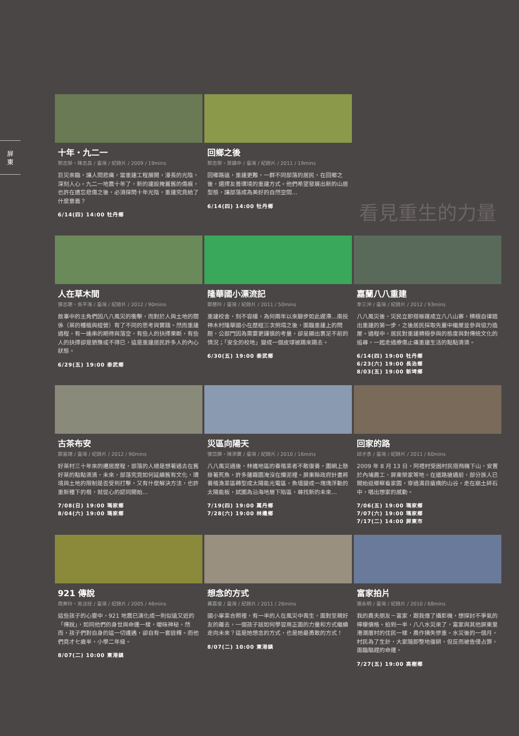屏
東
十年・九二一
郭志榮、陳志昌 / 臺灣 / 紀錄片 / 2009 / 19mins
巨災來臨，讓人間悲痛，當重建工程展開，漫長的光陰，深刻人心。九二一地震十年了，新的建設掩蓋舊的傷痕，也許在遺忘悲傷之後，必須探問十年光陰，重建究竟給了什麼意義？
6/14(四) 14:00 牡丹鄉
回鄉之後
郭志榮、葉鎮中 / 臺灣 / 紀錄片 / 2011 / 19mins
回鄉路遠，重建更難，一群不同部落的居民，在回鄉之後，選擇友善環境的重建方式。他們希望發展出新的山居型態，讓部落成為美好的自然空間…
6/14(四) 14:00 牡丹鄉
看見重生的力量
人在草木間
張志聰、吳平海 / 臺灣 / 紀錄片 / 2012 / 90mins
故事中的主角們因八八風災的衝擊，而對於人與土地的關係（茶的種植與經營）有了不同的思考與實踐。然而重建過程，有一連串的期待與落空，有些人的抉擇果斷，有些人的抉擇卻是猶豫或不得已，這是重建居民許多人的內心狀態。
6/29(五) 19:00 泰武鄉
隆華國小漂流記
鄭慧玲 / 臺灣 / 紀錄片 / 2011 / 50mins
重建校舍，刻不容緩，為何兩年以來腳步如此遲滯…南投神木村隆華國小在歷經三次倒塌之後，面臨重建上的問題，公部門因為需要更謹慎的考量，卻呈顯出裹足不前的情況；「安全的校地」變成一個皮球被踢來踢去。
6/30(五) 19:00 泰武鄉
嘉蘭八八重建
李三沖 / 臺灣 / 紀錄片 / 2012 / 93mins
八八風災後，災民立即搭帳篷成立八八山寨，積極自律踏出重建的第一步，之後居民採取先蓋中繼屋並參與協力造屋。過程中，居民對重建積極參與的態度與對傳統文化的追尋，一起走過療傷止痛重建生活的點點滴滴。
6/14(四) 19:00 牡丹鄉
6/23(六) 19:00 長治鄉
8/03(五) 19:00 新埤鄉
古茶布安
鄭富璁 / 臺灣 / 紀錄片 / 2012 / 90mins
好茶村三十年來的遷居歷程，部落的人總是想著過去在舊好茶的點點滴滴，未來，部落究竟如何延續舊有文化，環境與土地的限制是否受到打擊，又有什麼解決方法，也許重新種下的根，就從心的認同開始…
7/08(日) 19:00 瑪家鄉
8/04(六) 19:00 瑪家鄉
災區向陽天
張岱屏、陳添寶 / 臺灣 / 紀錄片 / 2010 / 16mins
八八風災過後，林邊地區的養殖業者不敢復養，圍網上懸掛著死魚，許多蓮霧園淹沒在爛泥裡。屏東縣政府計畫將養殖漁業區轉型成太陽能光電區，魚塭變成一塊塊浮動的太陽能板，試圖為沿海地層下陷區，尋找新的未來…
7/19(四) 19:00 萬丹鄉
7/28(六) 19:00 林邊鄉
回家的路
邱才彥 / 臺灣 / 紀錄片 / 2011 / 60mins
2009 年 8 月 13 日，阿禮村受困村民搭飛機下山，安置於內埔農工、屏東榮家等地。在道路搶通前，部分族人已開始返鄉察看家園，穿過滿目瘡痍的山谷，走在崩土碎石中，唱出想家的感動。
7/06(五) 19:00 瑪家鄉
7/07(六) 19:00 瑪家鄉
7/17(二) 14:00 屏東市
921 傳說
周美玲、吳汰紝 / 臺灣 / 紀錄片 / 2005 / 46mins
這些孩子的心靈中，921 地震已演化成一則似遠又近的「傳說」，如同他們的身世與命運一樣，曖昧神秘。然而，孩子們對自身的這一切遭遇，卻自有一套詮釋。而他們竟才七歲半，小學二年級。
8/07(二) 10:00 東港鎮
想念的方式
黃嘉俊 / 臺灣 / 紀錄片 / 2011 / 26mins
國小畢業合照裡，有一半的人在風災中喪生，面對至親好友的離去，一個孩子該如何學習用正面的力量和方式繼續走向未來？這是她想念的方式，也是她最勇敢的方式！
8/07(二) 10:00 東港鎮
富家拍片
張永明 / 臺灣 / 紀錄片 / 2010 / 68mins
我的農夫朋友－富家，跟我借了攝影機，想探討不爭氣的檸檬價格。拍到一半，八八水災來了，富家與其他屏東里港潮厝村的住民一樣，農作損失慘重。水災後的一個月，村民為了生計，大家隨即整地復耕，但反而被告侵占罪，面臨驅趕的命運。
7/27(五) 19:00 高樹鄉